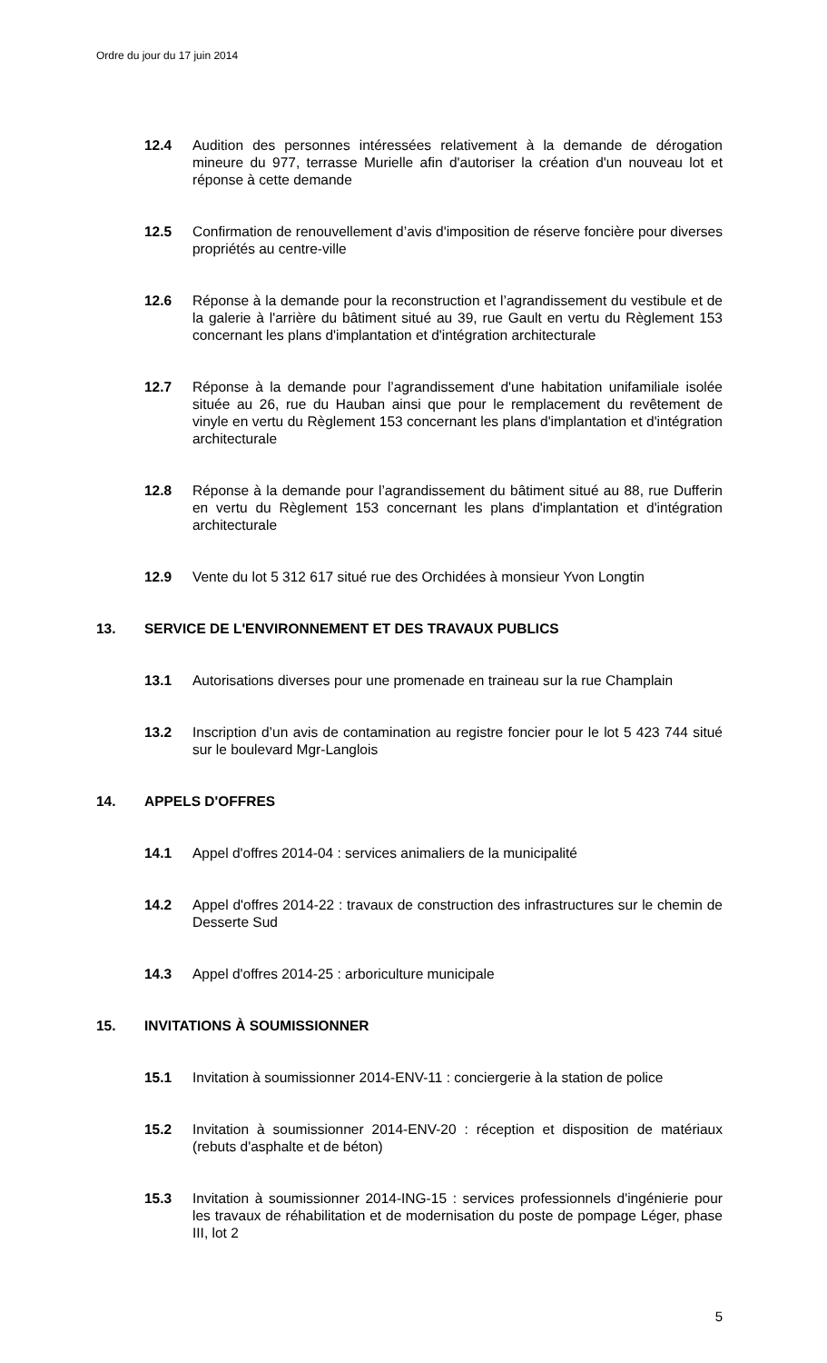Ordre du jour du 17 juin 2014
12.4 Audition des personnes intéressées relativement à la demande de dérogation mineure du 977, terrasse Murielle afin d'autoriser la création d'un nouveau lot et réponse à cette demande
12.5 Confirmation de renouvellement d’avis d'imposition de réserve foncière pour diverses propriétés au centre-ville
12.6 Réponse à la demande pour la reconstruction et l’agrandissement du vestibule et de la galerie à l'arrière du bâtiment situé au 39, rue Gault en vertu du Règlement 153 concernant les plans d'implantation et d'intégration architecturale
12.7 Réponse à la demande pour l’agrandissement d'une habitation unifamiliale isolée située au 26, rue du Hauban ainsi que pour le remplacement du revêtement de vinyle en vertu du Règlement 153 concernant les plans d'implantation et d'intégration architecturale
12.8 Réponse à la demande pour l’agrandissement du bâtiment situé au 88, rue Dufferin en vertu du Règlement 153 concernant les plans d'implantation et d'intégration architecturale
12.9 Vente du lot 5 312 617 situé rue des Orchidées à monsieur Yvon Longtin
13. SERVICE DE L'ENVIRONNEMENT ET DES TRAVAUX PUBLICS
13.1 Autorisations diverses pour une promenade en traineau sur la rue Champlain
13.2 Inscription d’un avis de contamination au registre foncier pour le lot 5 423 744 situé sur le boulevard Mgr-Langlois
14. APPELS D'OFFRES
14.1 Appel d'offres 2014-04 : services animaliers de la municipalité
14.2 Appel d'offres 2014-22 : travaux de construction des infrastructures sur le chemin de Desserte Sud
14.3 Appel d'offres 2014-25 : arboriculture municipale
15. INVITATIONS À SOUMISSIONNER
15.1 Invitation à soumissionner 2014-ENV-11 : conciergerie à la station de police
15.2 Invitation à soumissionner 2014-ENV-20 : réception et disposition de matériaux (rebuts d'asphalte et de béton)
15.3 Invitation à soumissionner 2014-ING-15 : services professionnels d'ingénierie pour les travaux de réhabilitation et de modernisation du poste de pompage Léger, phase III, lot 2
5